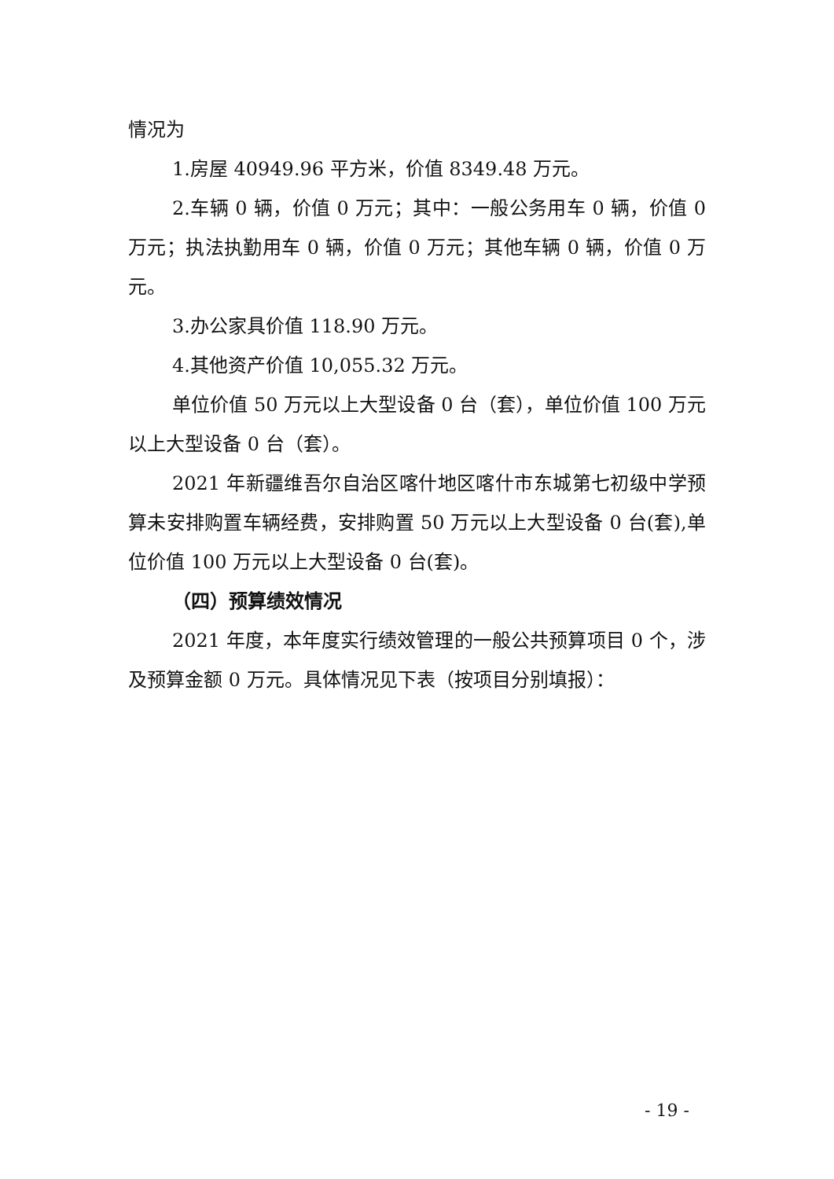情况为
1.房屋 40949.96 平方米，价值 8349.48 万元。
2.车辆 0 辆，价值 0 万元；其中：一般公务用车 0 辆，价值 0 万元；执法执勤用车 0 辆，价值 0 万元；其他车辆 0 辆，价值 0 万元。
3.办公家具价值 118.90 万元。
4.其他资产价值 10,055.32 万元。
单位价值 50 万元以上大型设备 0 台（套），单位价值 100 万元以上大型设备 0 台（套）。
2021 年新疆维吾尔自治区喀什地区喀什市东城第七初级中学预算未安排购置车辆经费，安排购置 50 万元以上大型设备 0 台(套),单位价值 100 万元以上大型设备 0 台(套)。
（四）预算绩效情况
2021 年度，本年度实行绩效管理的一般公共预算项目 0 个，涉及预算金额 0 万元。具体情况见下表（按项目分别填报）：
- 19 -